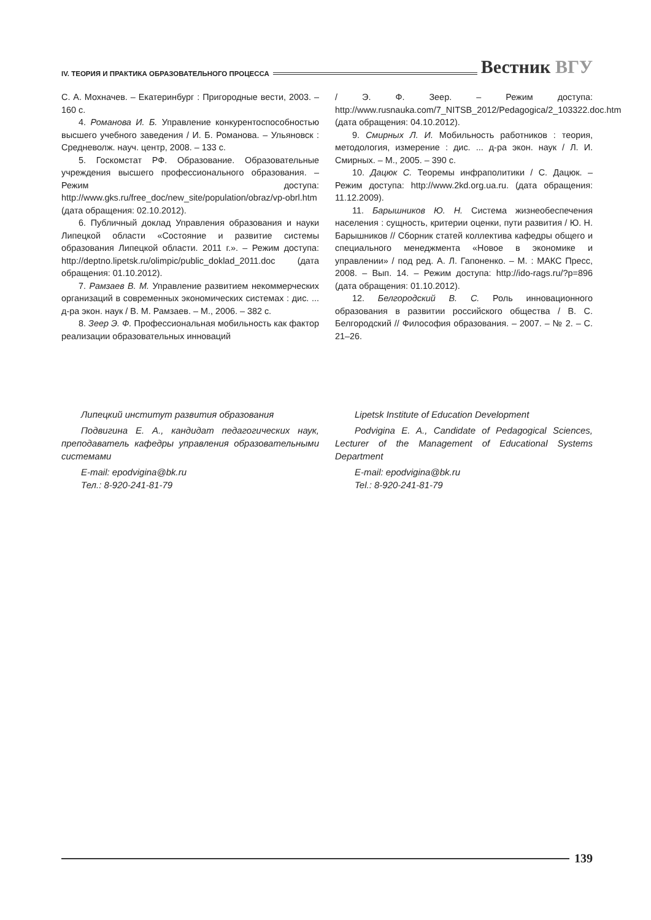IV. ТЕОРИЯ И ПРАКТИКА ОБРАЗОВАТЕЛЬНОГО ПРОЦЕССА
Вестник ВГУ
С. А. Мохначев. – Екатеринбург : Пригородные вести, 2003. – 160 с.
4. Романова И. Б. Управление конкурентоспособностью высшего учебного заведения / И. Б. Романова. – Ульяновск : Средневолж. науч. центр, 2008. – 133 с.
5. Госкомстат РФ. Образование. Образовательные учреждения высшего профессионального образования. – Режим доступа: http://www.gks.ru/free_doc/new_site/population/obraz/vp-obrl.htm (дата обращения: 02.10.2012).
6. Публичный доклад Управления образования и науки Липецкой области «Состояние и развитие системы образования Липецкой области. 2011 г.». – Режим доступа: http://deptno.lipetsk.ru/olimpic/public_doklad_2011.doc (дата обращения: 01.10.2012).
7. Рамзаев В. М. Управление развитием некоммерческих организаций в современных экономических системах : дис. ... д-ра экон. наук / В. М. Рамзаев. – М., 2006. – 382 с.
8. Зеер Э. Ф. Профессиональная мобильность как фактор реализации образовательных инноваций
/ Э. Ф. Зеер. – Режим доступа: http://www.rusnauka.com/7_NITSB_2012/Pedagogica/2_103322.doc.htm (дата обращения: 04.10.2012).
9. Смирных Л. И. Мобильность работников : теория, методология, измерение : дис. ... д-ра экон. наук / Л. И. Смирных. – М., 2005. – 390 с.
10. Дацюк С. Теоремы инфраполитики / С. Дацюк. – Режим доступа: http://www.2kd.org.ua.ru. (дата обращения: 11.12.2009).
11. Барышников Ю. Н. Система жизнеобеспечения населения : сущность, критерии оценки, пути развития / Ю. Н. Барышников // Сборник статей коллектива кафедры общего и специального менеджмента «Новое в экономике и управлении» / под ред. А. Л. Гапоненко. – М. : МАКС Пресс, 2008. – Вып. 14. – Режим доступа: http://ido-rags.ru/?p=896 (дата обращения: 01.10.2012).
12. Белгородский В. С. Роль инновационного образования в развитии российского общества / В. С. Белгородский // Философия образования. – 2007. – № 2. – С. 21–26.
Липецкий институт развития образования
Подвигина Е. А., кандидат педагогических наук, преподаватель кафедры управления образовательными системами
E-mail: epodvigina@bk.ru
Тел.: 8-920-241-81-79
Lipetsk Institute of Education Development
Podvigina E. A., Candidate of Pedagogical Sciences, Lecturer of the Management of Educational Systems Department
E-mail: epodvigina@bk.ru
Tel.: 8-920-241-81-79
139